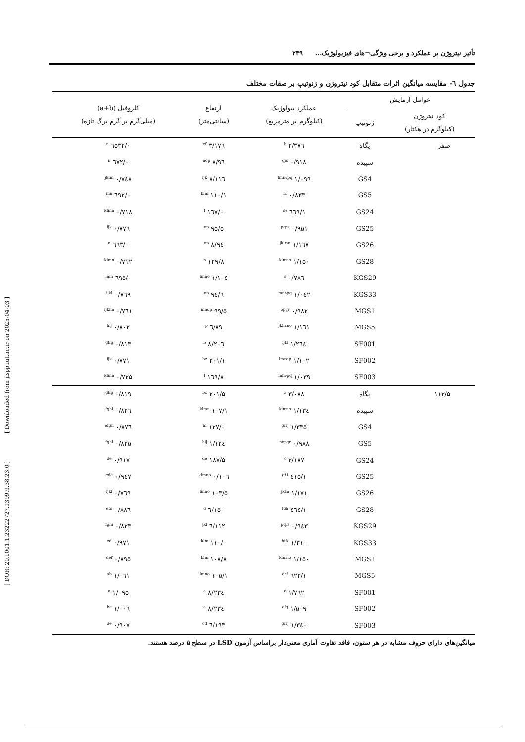[ DOR: 20.1001.1.23222727.1399.9.38.23.0 ] [ Downloaded from jispp.iut.ac.ir on 2025-04-03 ]
تأثیر نیتروژن بر عملکرد و برخی ویژگی¬های فیزیولوژیک... ۲۳۹
جدول ٦- مقایسه میانگین اثرات متقابل کود نیتروژن و ژنوتیپ بر صفات مختلف
| عوامل آزمایش | | عملکرد بیولوژیک (کیلوگرم بر مترمربع) | ارتفاع (سانتی‌متر) | کلروفیل (a+b) (میلی‌گرم بر گرم برگ تازه) |
| --- | --- | --- | --- | --- |
| کود نیتروژن (کیلوگرم در هکتار) | ژنوتیپ | | | |
| صفر | پگاه | ۲/۳۷٦ <sup>b</sup> | ۱۷٦/۳ <sup>ef</sup> | ۰/٦۵۳۲ <sup>n</sup> |
| | سپیده | ۰/۹۱۸ <sup>qrs</sup> | ۹٦/۸ <sup>nop</sup> | ۰/٦۷۲ <sup>n</sup> |
| | GS4 | ۱/۰۹۹ <sup>lmnopq</sup> | ۱۱٦/۸ <sup>ijk</sup> | ۰/۷٤۸ <sup>jklm</sup> |
| | GS5 | ۰/۸۳۳ <sup>rs</sup> | ۱۱۰/۱ <sup>klm</sup> | ۰/٦۹۲ <sup>mn</sup> |
| | GS24 | ۱/٦٦۹ <sup>de</sup> | ۱٦۷/۰ <sup>f</sup> | ۰/۷۱۸ <sup>klmn</sup> |
| | GS25 | ۰/۹۵۱ <sup>pqrs</sup> | ۹۵/۵ <sup>op</sup> | ۰/۷۷٦ <sup>ijk</sup> |
| | GS26 | ۱/۱٦۷ <sup>jklmn</sup> | ۹٤/۸ <sup>op</sup> | ۰/٦٦۳ <sup>n</sup> |
| | GS28 | ۱/۱۵۰ <sup>klmno</sup> | ۱۲۹/۸ <sup>h</sup> | ۰/۷۱۲ <sup>klmn</sup> |
| | KGS29 | ۰/۷۸٦ <sup>s</sup> | ۱۰٤/۱ <sup>lmno</sup> | ۰/٦۹۵ <sup>lmn</sup> |
| | KGS33 | ۱/۰٤۲ <sup>mnopq</sup> | ۹٤/٦ <sup>op</sup> | ۰/۷٦۹ <sup>ijkl</sup> |
| | MGS1 | ۰/۹۸۲ <sup>opqr</sup> | ۹۹/۵ <sup>mnop</sup> | ۰/۷٦۱ <sup>ijklm</sup> |
| | MGS5 | ۱/۱٦۱ <sup>jklmno</sup> | ۸۹/٦ <sup>p</sup> | ۰/۸۰۲ <sup>hij</sup> |
| | SF001 | ۱/۲٦٤ <sup>ijkl</sup> | ۲۰٦/۸ <sup>b</sup> | ۰/۸۱۳ <sup>ghij</sup> |
| | SF002 | ۱/۱۰۲ <sup>lmnop</sup> | ۲۰۱/۱ <sup>bc</sup> | ۰/۷۷۱ <sup>ijk</sup> |
| | SF003 | ۱/۰۳۹ <sup>mnopq</sup> | ۱٦۹/۸ <sup>f</sup> | ۰/۷۲۵ <sup>klmn</sup> |
| ۱۱۲/۵ | پگاه | ۳/۰۸۸ <sup>a</sup> | ۲۰۱/۵ <sup>bc</sup> | ۰/۸۱۹ <sup>ghij</sup> |
| | سپیده | ۱/۱۳٤ <sup>klmno</sup> | ۱۰۷/۱ <sup>klmn</sup> | ۰/۸۲٦ <sup>fghi</sup> |
| | GS4 | ۱/۳۳۵ <sup>ghij</sup> | ۱۲۷/۰ <sup>hi</sup> | ۰/۸۷٦ <sup>efgh</sup> |
| | GS5 | ۰/۹۸۸ <sup>nopqr</sup> | ۱۲٤/۱ <sup>hij</sup> | ۰/۸۲۵ <sup>fghi</sup> |
| | GS24 | ۲/۱۸۷ <sup>c</sup> | ۱۸۷/۵ <sup>de</sup> | ۰/۹۱۷ <sup>de</sup> |
| | GS25 | ۱/٤۱۵ <sup>ghi</sup> | ۱۰٦/۰ <sup>klmno</sup> | ۰/۹٤۷ <sup>cde</sup> |
| | GS26 | ۱/۱۷۱ <sup>jklm</sup> | ۱۰۳/۵ <sup>lmno</sup> | ۰/۷٦۹ <sup>ijkl</sup> |
| | GS28 | ۱/٤٦٤ <sup>fgh</sup> | ۱۵۰/٦ <sup>g</sup> | ۰/۸۸٦ <sup>efg</sup> |
| | KGS29 | ۰/۹٤۳ <sup>pqrs</sup> | ۱۱۲/٦ <sup>jkl</sup> | ۰/۸۲۳ <sup>fghi</sup> |
| | KGS33 | ۱/۳۱۰ <sup>hijk</sup> | ۱۱۰/۰ <sup>klm</sup> | ۰/۹۷۱ <sup>cd</sup> |
| | MGS1 | ۱/۱۵۰ <sup>klmno</sup> | ۱۰۸/۸ <sup>klm</sup> | ۰/۸۹۵ <sup>def</sup> |
| | MGS5 | ۱/٦۲۲ <sup>def</sup> | ۱۰۵/۱ <sup>lmno</sup> | ۱/۰٦۱ <sup>ab</sup> |
| | SF001 | ۱/۷٦۲ <sup>d</sup> | ۲۳٤/۸ <sup>a</sup> | ۱/۰۹۵ <sup>a</sup> |
| | SF002 | ۱/۵۰۹ <sup>efg</sup> | ۲۳٤/۸ <sup>a</sup> | ۱/۰۰٦ <sup>bc</sup> |
| | SF003 | ۱/۳٤۰ <sup>ghij</sup> | ۱۹۳/٦ <sup>cd</sup> | ۰/۹۰۷ <sup>de</sup> |
میانگین‌های دارای حروف مشابه در هر ستون، فاقد تفاوت آماری معنی‌دار براساس آزمون LSD در سطح ۵ درصد هستند.